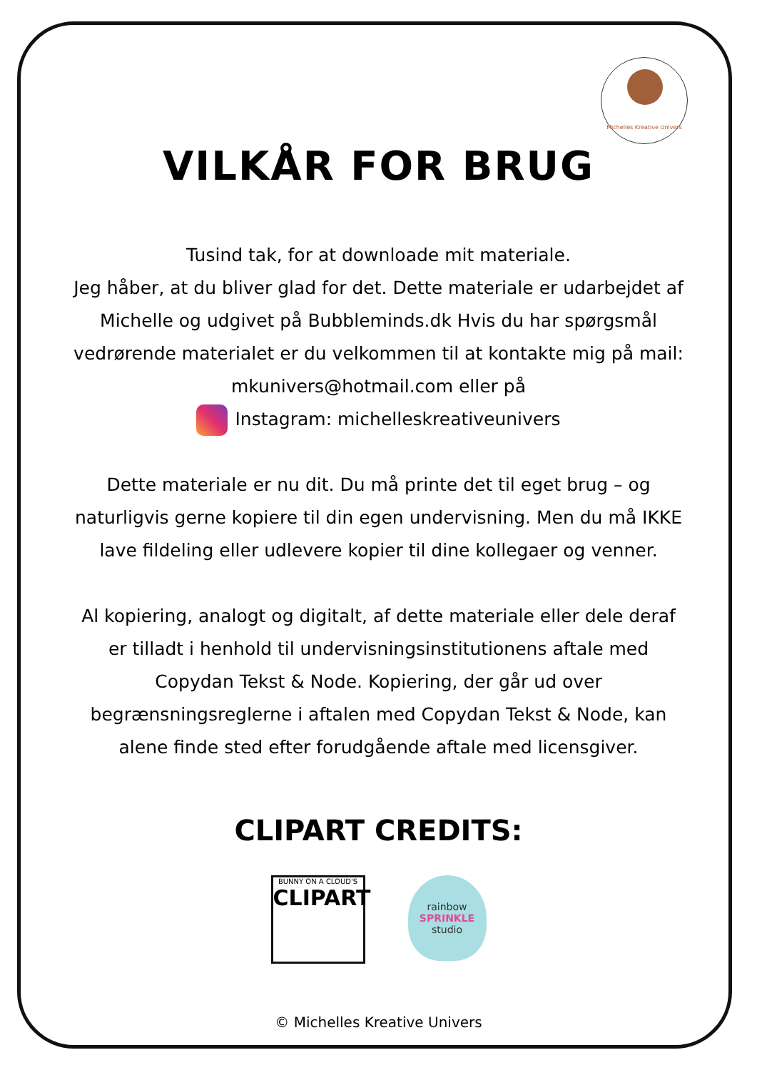Michelles Kreative Univers
VILKÅR FOR BRUG
Tusind tak, for at downloade mit materiale.
Jeg håber, at du bliver glad for det. Dette materiale er udarbejdet af Michelle og udgivet på Bubbleminds.dk Hvis du har spørgsmål vedrørende materialet er du velkommen til at kontakte mig på mail: mkunivers@hotmail.com eller på
Instagram: michelleskreativeunivers
Dette materiale er nu dit. Du må printe det til eget brug – og naturligvis gerne kopiere til din egen undervisning. Men du må IKKE lave fildeling eller udlevere kopier til dine kollegaer og venner.
Al kopiering, analogt og digitalt, af dette materiale eller dele deraf er tilladt i henhold til undervisningsinstitutionens aftale med Copydan Tekst & Node. Kopiering, der går ud over begrænsningsreglerne i aftalen med Copydan Tekst & Node, kan alene finde sted efter forudgående aftale med licensgiver.
CLIPART CREDITS:
BUNNY ON A CLOUD'S
CLIPART
rainbow
SPRINKLE
studio
© Michelles Kreative Univers